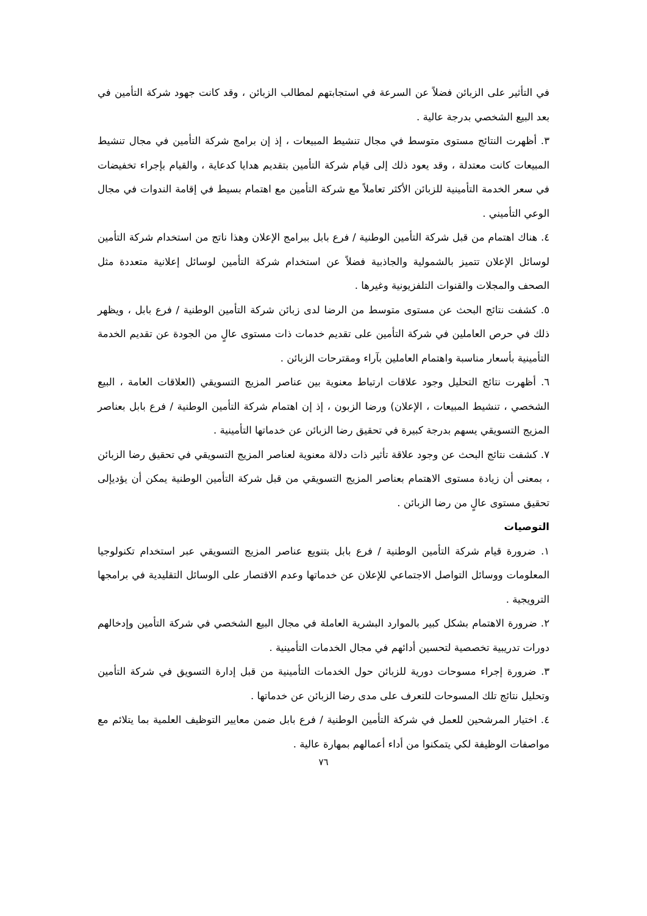في التأثير على الزبائن فضلاً عن السرعة في استجابتهم لمطالب الزبائن ، وقد كانت جهود شركة التأمين في بعد البيع الشخصي بدرجة عالية .
٣. أظهرت النتائج مستوى متوسط في مجال تنشيط المبيعات ، إذ إن برامج شركة التأمين في مجال تنشيط المبيعات كانت معتدلة ، وقد يعود ذلك إلى قيام شركة التأمين بتقديم هدايا كدعاية ، والقيام بإجراء تخفيضات في سعر الخدمة التأمينية للزبائن الأكثر تعاملاً مع شركة التأمين مع اهتمام بسيط في إقامة الندوات في مجال الوعي التأميني .
٤. هناك اهتمام من قبل شركة التأمين الوطنية / فرع بابل ببرامج الإعلان وهذا ناتج من استخدام شركة التأمين لوسائل الإعلان تتميز بالشمولية والجاذبية فضلاً عن استخدام شركة التأمين لوسائل إعلانية متعددة مثل الصحف والمجلات والقنوات التلفزيونية وغيرها .
٥. كشفت نتائج البحث عن مستوى متوسط من الرضا لدى زبائن شركة التأمين الوطنية / فرع بابل ، ويظهر ذلك في حرص العاملين في شركة التأمين على تقديم خدمات ذات مستوى عالٍ من الجودة عن تقديم الخدمة التأمينية بأسعار مناسبة واهتمام العاملين بآراء ومقترحات الزبائن .
٦. أظهرت نتائج التحليل وجود علاقات ارتباط معنوية بين عناصر المزيج التسويقي (العلاقات العامة ، البيع الشخصي ، تنشيط المبيعات ، الإعلان) ورضا الزبون ، إذ إن اهتمام شركة التأمين الوطنية / فرع بابل بعناصر المزيج التسويقي يسهم بدرجة كبيرة في تحقيق رضا الزبائن عن خدماتها التأمينية .
٧. كشفت نتائج البحث عن وجود علاقة تأثير ذات دلالة معنوية لعناصر المزيج التسويقي في تحقيق رضا الزبائن ، بمعنى أن زيادة مستوى الاهتمام بعناصر المزيج التسويقي من قبل شركة التأمين الوطنية يمكن أن يؤديإلى تحقيق مستوى عالٍ من رضا الزبائن .
التوصيات
١. ضرورة قيام شركة التأمين الوطنية / فرع بابل بتنويع عناصر المزيج التسويقي عبر استخدام تكنولوجيا المعلومات ووسائل التواصل الاجتماعي للإعلان عن خدماتها وعدم الاقتصار على الوسائل التقليدية في برامجها الترويجية .
٢. ضرورة الاهتمام بشكل كبير بالموارد البشرية العاملة في مجال البيع الشخصي في شركة التأمين وإدخالهم دورات تدريبية تخصصية لتحسين أدائهم في مجال الخدمات التأمينية .
٣. ضرورة إجراء مسوحات دورية للزبائن حول الخدمات التأمينية من قبل إدارة التسويق في شركة التأمين وتحليل نتائج تلك المسوحات للتعرف على مدى رضا الزبائن عن خدماتها .
٤. اختيار المرشحين للعمل في شركة التأمين الوطنية / فرع بابل ضمن معايير التوظيف العلمية بما يتلائم مع مواصفات الوظيفة لكي يتمكنوا من أداء أعمالهم بمهارة عالية .
٧٦